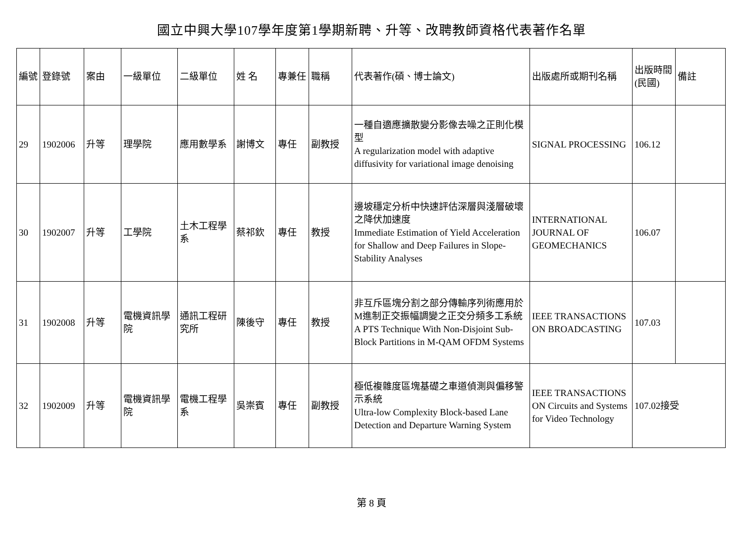國立中興大學107學年度第1學期新聘、升等、改聘教師資格代表著作名單
| 編號 | 登錄號 | 案由 | 一級單位 | 二級單位 | 姓 名 | 專兼任 | 職稱 | 代表著作(碩、博士論文) | 出版處所或期刊名稱 | 出版時間(民國) | 備註 |
| 29 | 1902006 | 升等 | 理學院 | 應用數學系 | 謝博文 | 專任 | 副教授 | 一種自適應擴散變分影像去噪之正則化模型 A regularization model with adaptive diffusivity for variational image denoising | SIGNAL PROCESSING | 106.12 | |
| 30 | 1902007 | 升等 | 工學院 | 土木工程學系 | 蔡祁欽 | 專任 | 教授 | 邊坡穩定分析中快速評估深層與淺層破壞之降伏加速度 Immediate Estimation of Yield Acceleration for Shallow and Deep Failures in Slope-Stability Analyses | INTERNATIONAL JOURNAL OF GEOMECHANICS | 106.07 | |
| 31 | 1902008 | 升等 | 電機資訊學院 | 通訊工程研究所 | 陳後守 | 專任 | 教授 | 非互斥區塊分割之部分傳輸序列術應用於M進制正交振幅調變之正交分頻多工系統 A PTS Technique With Non-Disjoint Sub-Block Partitions in M-QAM OFDM Systems | IEEE TRANSACTIONS ON BROADCASTING | 107.03 | |
| 32 | 1902009 | 升等 | 電機資訊學院 | 電機工程學系 | 吳崇賓 | 專任 | 副教授 | 極低複雜度區塊基礎之車道偵測與偏移警示系統 Ultra-low Complexity Block-based Lane Detection and Departure Warning System | IEEE TRANSACTIONS ON Circuits and Systems for Video Technology | 107.02接受 | |
第 8 頁